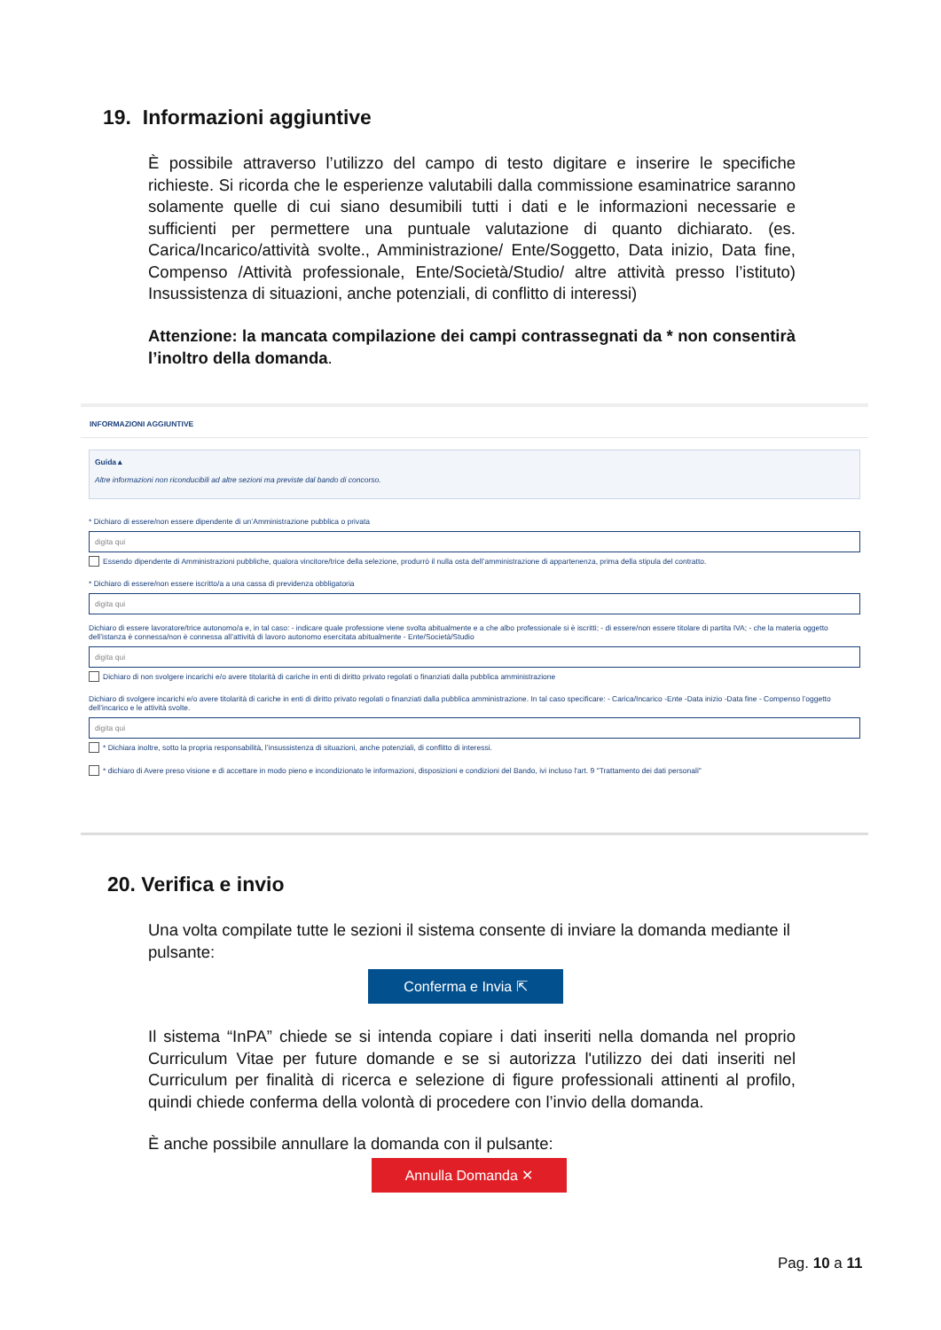19. Informazioni aggiuntive
È possibile attraverso l’utilizzo del campo di testo digitare e inserire le specifiche richieste. Si ricorda che le esperienze valutabili dalla commissione esaminatrice saranno solamente quelle di cui siano desumibili tutti i dati e le informazioni necessarie e sufficienti per permettere una puntuale valutazione di quanto dichiarato. (es. Carica/Incarico/attività svolte., Amministrazione/ Ente/Soggetto, Data inizio, Data fine, Compenso /Attività professionale, Ente/Società/Studio/ altre attività presso l’istituto) Insussistenza di situazioni, anche potenziali, di conflitto di interessi)
Attenzione: la mancata compilazione dei campi contrassegnati da * non consentirà l’inoltro della domanda.
INFORMAZIONI AGGIUNTIVE
Guida ▴
Altre informazioni non riconducibili ad altre sezioni ma previste dal bando di concorso.
* Dichiaro di essere/non essere dipendente di un’Amministrazione pubblica o privata
digita qui
Essendo dipendente di Amministrazioni pubbliche, qualora vincitore/trice della selezione, produrrò il nulla osta dell’amministrazione di appartenenza, prima della stipula del contratto.
* Dichiaro di essere/non essere iscritto/a a una cassa di previdenza obbligatoria
digita qui
Dichiaro di essere lavoratore/trice autonomo/a e, in tal caso: - indicare quale professione viene svolta abitualmente e a che albo professionale si è iscritti; - di essere/non essere titolare di partita IVA; - che la materia oggetto dell’istanza è connessa/non è connessa all’attività di lavoro autonomo esercitata abitualmente - Ente/Società/Studio
digita qui
Dichiaro di non svolgere incarichi e/o avere titolarità di cariche in enti di diritto privato regolati o finanziati dalla pubblica amministrazione
Dichiaro di svolgere incarichi e/o avere titolarità di cariche in enti di diritto privato regolati o finanziati dalla pubblica amministrazione. In tal caso specificare: - Carica/Incarico -Ente -Data inizio -Data fine - Compenso l’oggetto dell’incarico e le attività svolte.
digita qui
* Dichiara inoltre, sotto la propria responsabilità, l’insussistenza di situazioni, anche potenziali, di conflitto di interessi.
* dichiaro di Avere preso visione e di accettare in modo pieno e incondizionato le informazioni, disposizioni e condizioni del Bando, ivi incluso l'art. 9 "Trattamento dei dati personali"
20. Verifica e invio
Una volta compilate tutte le sezioni il sistema consente di inviare la domanda mediante il pulsante:
Conferma e Invia ⇱
Il sistema “InPA” chiede se si intenda copiare i dati inseriti nella domanda nel proprio Curriculum Vitae per future domande e se si autorizza l'utilizzo dei dati inseriti nel Curriculum per finalità di ricerca e selezione di figure professionali attinenti al profilo, quindi chiede conferma della volontà di procedere con l’invio della domanda.
È anche possibile annullare la domanda con il pulsante:
Annulla Domanda ✕
Pag. 10 a 11